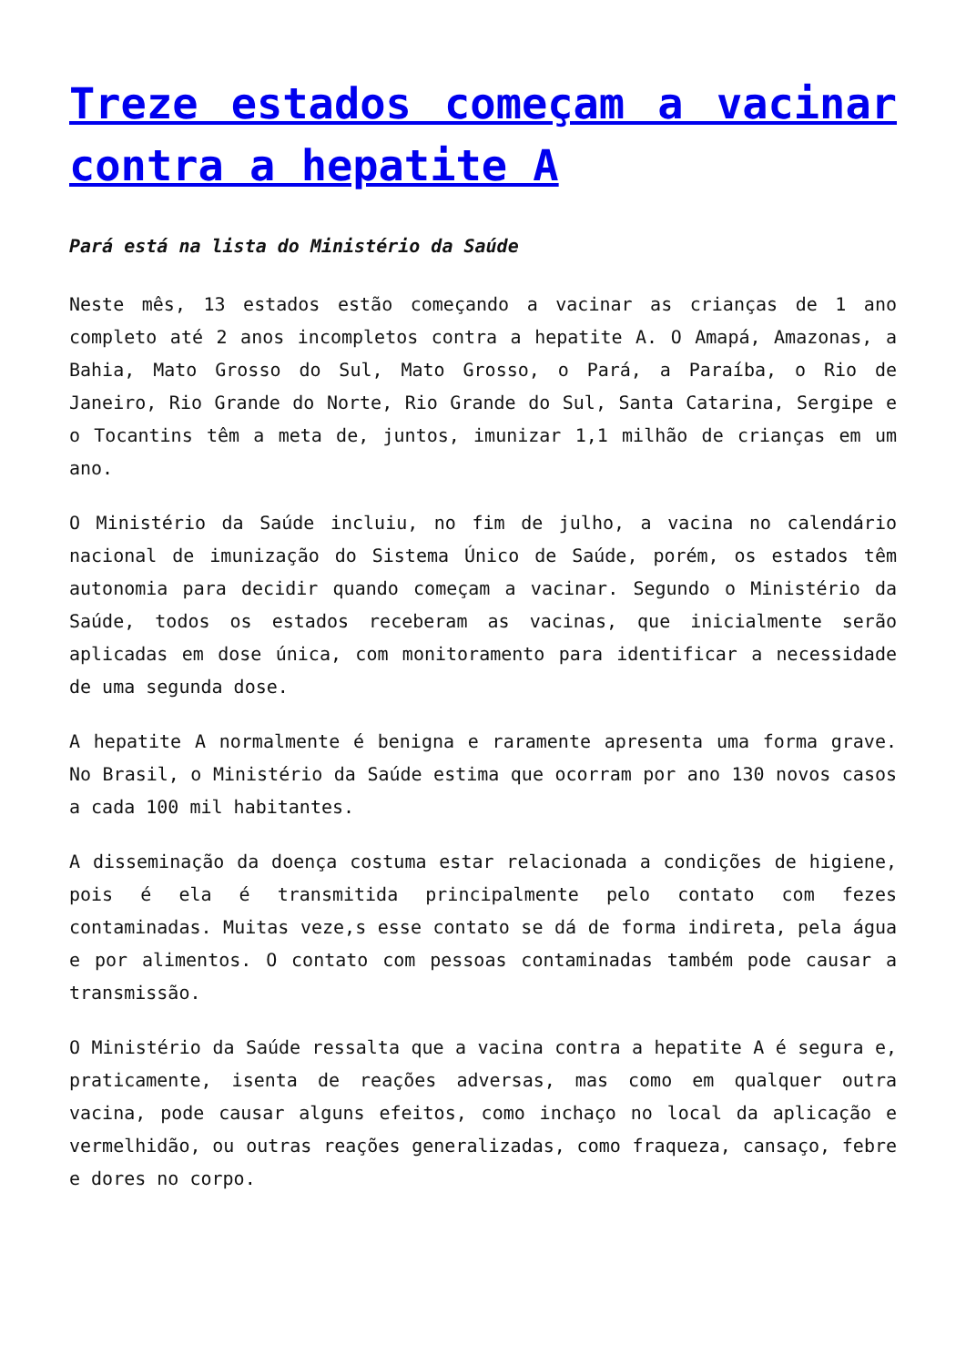Treze estados começam a vacinar contra a hepatite A
Pará está na lista do Ministério da Saúde
Neste mês, 13 estados estão começando a vacinar as crianças de 1 ano completo até 2 anos incompletos contra a hepatite A. O Amapá, Amazonas, a Bahia, Mato Grosso do Sul, Mato Grosso, o Pará, a Paraíba, o Rio de Janeiro, Rio Grande do Norte, Rio Grande do Sul, Santa Catarina, Sergipe e o Tocantins têm a meta de, juntos, imunizar 1,1 milhão de crianças em um ano.
O Ministério da Saúde incluiu, no fim de julho, a vacina no calendário nacional de imunização do Sistema Único de Saúde, porém, os estados têm autonomia para decidir quando começam a vacinar. Segundo o Ministério da Saúde, todos os estados receberam as vacinas, que inicialmente serão aplicadas em dose única, com monitoramento para identificar a necessidade de uma segunda dose.
A hepatite A normalmente é benigna e raramente apresenta uma forma grave. No Brasil, o Ministério da Saúde estima que ocorram por ano 130 novos casos a cada 100 mil habitantes.
A disseminação da doença costuma estar relacionada a condições de higiene, pois é ela é transmitida principalmente pelo contato com fezes contaminadas. Muitas veze,s esse contato se dá de forma indireta, pela água e por alimentos. O contato com pessoas contaminadas também pode causar a transmissão.
O Ministério da Saúde ressalta que a vacina contra a hepatite A é segura e, praticamente, isenta de reações adversas, mas como em qualquer outra vacina, pode causar alguns efeitos, como inchaço no local da aplicação e vermelhidão, ou outras reações generalizadas, como fraqueza, cansaço, febre e dores no corpo.